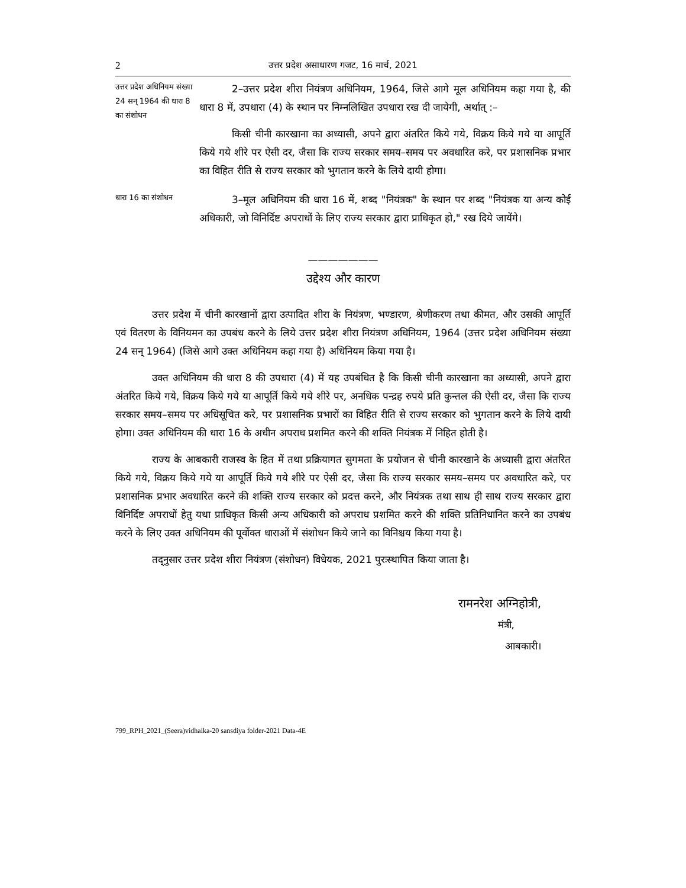2 उत्तर प्रदेश असाधारण गजट, 16 मार्च, 2021
उत्तर प्रदेश अधिनियम संख्या 24 सन् 1964 की धारा 8 का संशोधन
2–उत्तर प्रदेश शीरा नियंत्रण अधिनियम, 1964, जिसे आगे मूल अधिनियम कहा गया है, की धारा 8 में, उपधारा (4) के स्थान पर निम्नलिखित उपधारा रख दी जायेगी, अर्थात् :–
किसी चीनी कारखाना का अध्यासी, अपने द्वारा अंतरित किये गये, विक्रय किये गये या आपूर्ति किये गये शीरे पर ऐसी दर, जैसा कि राज्य सरकार समय–समय पर अवधारित करे, पर प्रशासनिक प्रभार का विहित रीति से राज्य सरकार को भुगतान करने के लिये दायी होगा।
धारा 16 का संशोधन
3–मूल अधिनियम की धारा 16 में, शब्द "नियंत्रक" के स्थान पर शब्द "नियंत्रक या अन्य कोई अधिकारी, जो विनिर्दिष्ट अपराधों के लिए राज्य सरकार द्वारा प्राधिकृत हो," रख दिये जायेंगे।
———————
उद्देश्य और कारण
उत्तर प्रदेश में चीनी कारखानों द्वारा उत्पादित शीरा के नियंत्रण, भण्डारण, श्रेणीकरण तथा कीमत, और उसकी आपूर्ति एवं वितरण के विनियमन का उपबंध करने के लिये उत्तर प्रदेश शीरा नियंत्रण अधिनियम, 1964 (उत्तर प्रदेश अधिनियम संख्या 24 सन् 1964) (जिसे आगे उक्त अधिनियम कहा गया है) अधिनियम किया गया है।
उक्त अधिनियम की धारा 8 की उपधारा (4) में यह उपबंधित है कि किसी चीनी कारखाना का अध्यासी, अपने द्वारा अंतरित किये गये, विक्रय किये गये या आपूर्ति किये गये शीरे पर, अनधिक पन्द्रह रुपये प्रति कुन्तल की ऐसी दर, जैसा कि राज्य सरकार समय–समय पर अधिसूचित करे, पर प्रशासनिक प्रभारों का विहित रीति से राज्य सरकार को भुगतान करने के लिये दायी होगा। उक्त अधिनियम की धारा 16 के अधीन अपराध प्रशमित करने की शक्ति नियंत्रक में निहित होती है।
राज्य के आबकारी राजस्व के हित में तथा प्रक्रियागत सुगमता के प्रयोजन से चीनी कारखाने के अध्यासी द्वारा अंतरित किये गये, विक्रय किये गये या आपूर्ति किये गये शीरे पर ऐसी दर, जैसा कि राज्य सरकार समय–समय पर अवधारित करे, पर प्रशासनिक प्रभार अवधारित करने की शक्ति राज्य सरकार को प्रदत्त करने, और नियंत्रक तथा साथ ही साथ राज्य सरकार द्वारा विनिर्दिष्ट अपराधों हेतु यथा प्राधिकृत किसी अन्य अधिकारी को अपराध प्रशमित करने की शक्ति प्रतिनिधानित करने का उपबंध करने के लिए उक्त अधिनियम की पूर्वोक्त धाराओं में संशोधन किये जाने का विनिश्चय किया गया है।
तद्नुसार उत्तर प्रदेश शीरा नियंत्रण (संशोधन) विधेयक, 2021 पुरःस्थापित किया जाता है।
रामनरेश अग्निहोत्री,
मंत्री,
आबकारी।
799_RPH_2021_(Seera)vidhaika-20 sansdiya folder-2021 Data-4E